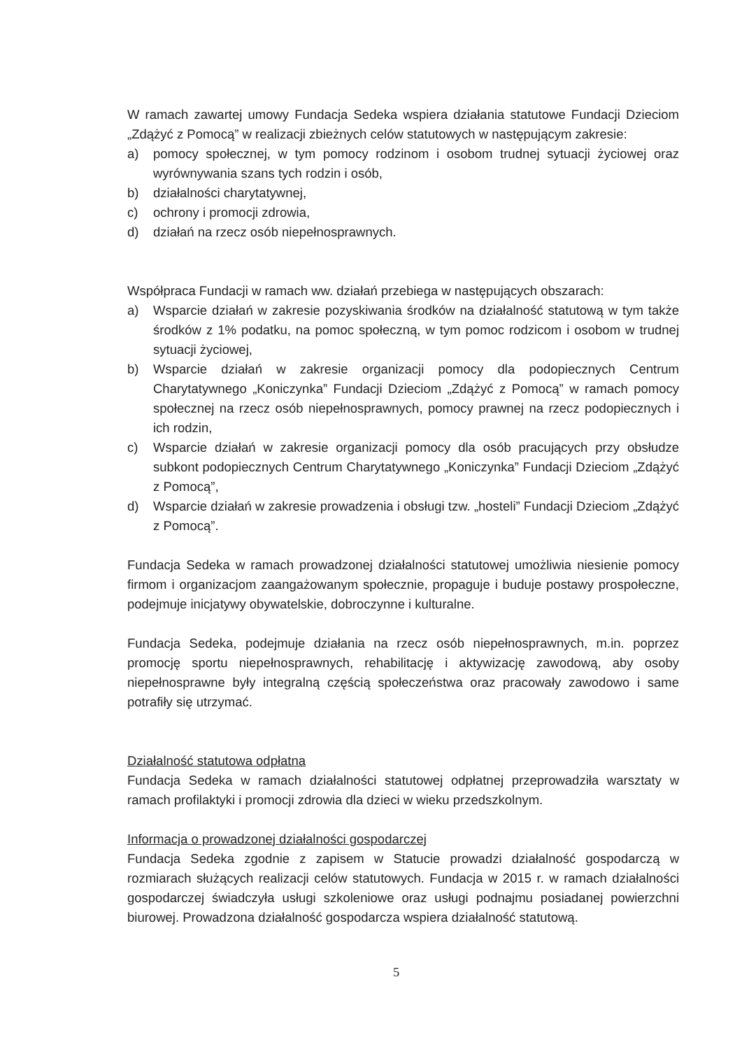W ramach zawartej umowy Fundacja Sedeka wspiera działania statutowe Fundacji Dzieciom „Zdążyć z Pomocą” w realizacji zbieżnych celów statutowych w następującym zakresie:
a) pomocy społecznej, w tym pomocy rodzinom i osobom trudnej sytuacji życiowej oraz wyrównywania szans tych rodzin i osób,
b) działalności charytatywnej,
c) ochrony i promocji zdrowia,
d) działań na rzecz osób niepełnosprawnych.
Współpraca Fundacji w ramach ww. działań przebiega w następujących obszarach:
a) Wsparcie działań w zakresie pozyskiwania środków na działalność statutową w tym także środków z 1% podatku, na pomoc społeczną, w tym pomoc rodzicom i osobom w trudnej sytuacji życiowej,
b) Wsparcie działań w zakresie organizacji pomocy dla podopiecznych Centrum Charytatywnego „Koniczynka” Fundacji Dzieciom „Zdążyć z Pomocą” w ramach pomocy społecznej na rzecz osób niepełnosprawnych, pomocy prawnej na rzecz podopiecznych i ich rodzin,
c) Wsparcie działań w zakresie organizacji pomocy dla osób pracujących przy obsłudze subkont podopiecznych Centrum Charytatywnego „Koniczynka” Fundacji Dzieciom „Zdążyć z Pomocą”,
d) Wsparcie działań w zakresie prowadzenia i obsługi tzw. „hosteli” Fundacji Dzieciom „Zdążyć z Pomocą”.
Fundacja Sedeka w ramach prowadzonej działalności statutowej umożliwia niesienie pomocy firmom i organizacjom zaangażowanym społecznie, propaguje i buduje postawy prospołeczne, podejmuje inicjatywy obywatelskie, dobroczynne i kulturalne.
Fundacja Sedeka, podejmuje działania na rzecz osób niepełnosprawnych, m.in. poprzez promocję sportu niepełnosprawnych, rehabilitację i aktywizację zawodową, aby osoby niepełnosprawne były integralną częścią społeczeństwa oraz pracowały zawodowo i same potrafiły się utrzymać.
Działalność statutowa odpłatna
Fundacja Sedeka w ramach działalności statutowej odpłatnej przeprowadziła warsztaty w ramach profilaktyki i promocji zdrowia dla dzieci w wieku przedszkolnym.
Informacja o prowadzonej działalności gospodarczej
Fundacja Sedeka zgodnie z zapisem w Statucie prowadzi działalność gospodarczą w rozmiarach służących realizacji celów statutowych. Fundacja w 2015 r. w ramach działalności gospodarczej świadczyła usługi szkoleniowe oraz usługi podnajmu posiadanej powierzchni biurowej. Prowadzona działalność gospodarcza wspiera działalność statutową.
5